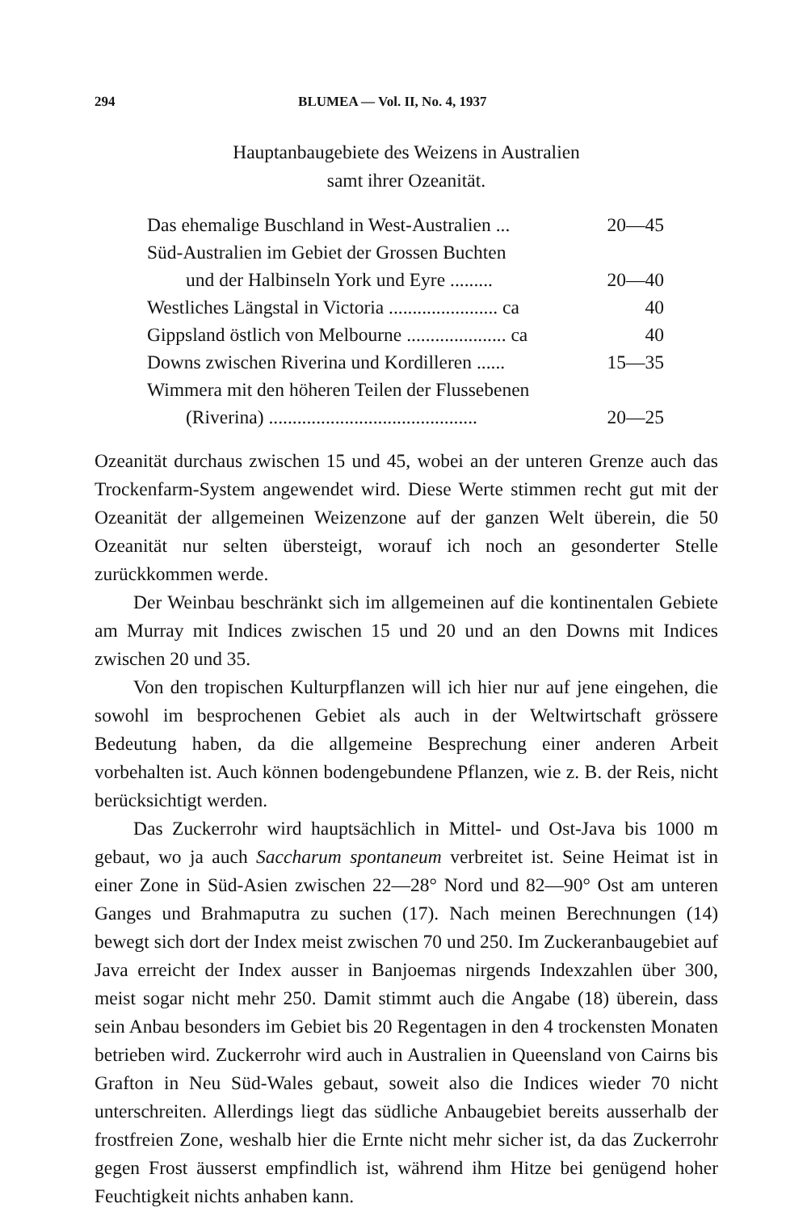294 BLUMEA — Vol. II, No. 4, 1937
Hauptanbaugebiete des Weizens in Australien
samt ihrer Ozeanität.
| Das ehemalige Buschland in West-Australien ... | 20—45 |
| Süd-Australien im Gebiet der Grossen Buchten | |
| und der Halbinseln York und Eyre ......... | 20—40 |
| Westliches Längstal in Victoria ....................... ca | 40 |
| Gippsland östlich von Melbourne ..................... ca | 40 |
| Downs zwischen Riverina und Kordilleren ...... | 15—35 |
| Wimmera mit den höheren Teilen der Flussebenen | |
| (Riverina) ............................................ | 20—25 |
Ozeanität durchaus zwischen 15 und 45, wobei an der unteren Grenze auch das Trockenfarm-System angewendet wird. Diese Werte stimmen recht gut mit der Ozeanität der allgemeinen Weizenzone auf der ganzen Welt überein, die 50 Ozeanität nur selten übersteigt, worauf ich noch an gesonderter Stelle zurückkommen werde.
Der Weinbau beschränkt sich im allgemeinen auf die kontinentalen Gebiete am Murray mit Indices zwischen 15 und 20 und an den Downs mit Indices zwischen 20 und 35.
Von den tropischen Kulturpflanzen will ich hier nur auf jene eingehen, die sowohl im besprochenen Gebiet als auch in der Weltwirtschaft grössere Bedeutung haben, da die allgemeine Besprechung einer anderen Arbeit vorbehalten ist. Auch können bodengebundene Pflanzen, wie z. B. der Reis, nicht berücksichtigt werden.
Das Zuckerrohr wird hauptsächlich in Mittel- und Ost-Java bis 1000 m gebaut, wo ja auch Saccharum spontaneum verbreitet ist. Seine Heimat ist in einer Zone in Süd-Asien zwischen 22—28° Nord und 82—90° Ost am unteren Ganges und Brahmaputra zu suchen (17). Nach meinen Berechnungen (14) bewegt sich dort der Index meist zwischen 70 und 250. Im Zuckeranbaugebiet auf Java erreicht der Index ausser in Banjoemas nirgends Indexzahlen über 300, meist sogar nicht mehr 250. Damit stimmt auch die Angabe (18) überein, dass sein Anbau besonders im Gebiet bis 20 Regentagen in den 4 trockensten Monaten betrieben wird. Zuckerrohr wird auch in Australien in Queensland von Cairns bis Grafton in Neu Süd-Wales gebaut, soweit also die Indices wieder 70 nicht unterschreiten. Allerdings liegt das südliche Anbaugebiet bereits ausserhalb der frostfreien Zone, weshalb hier die Ernte nicht mehr sicher ist, da das Zuckerrohr gegen Frost äusserst empfindlich ist, während ihm Hitze bei genügend hoher Feuchtigkeit nichts anhaben kann.